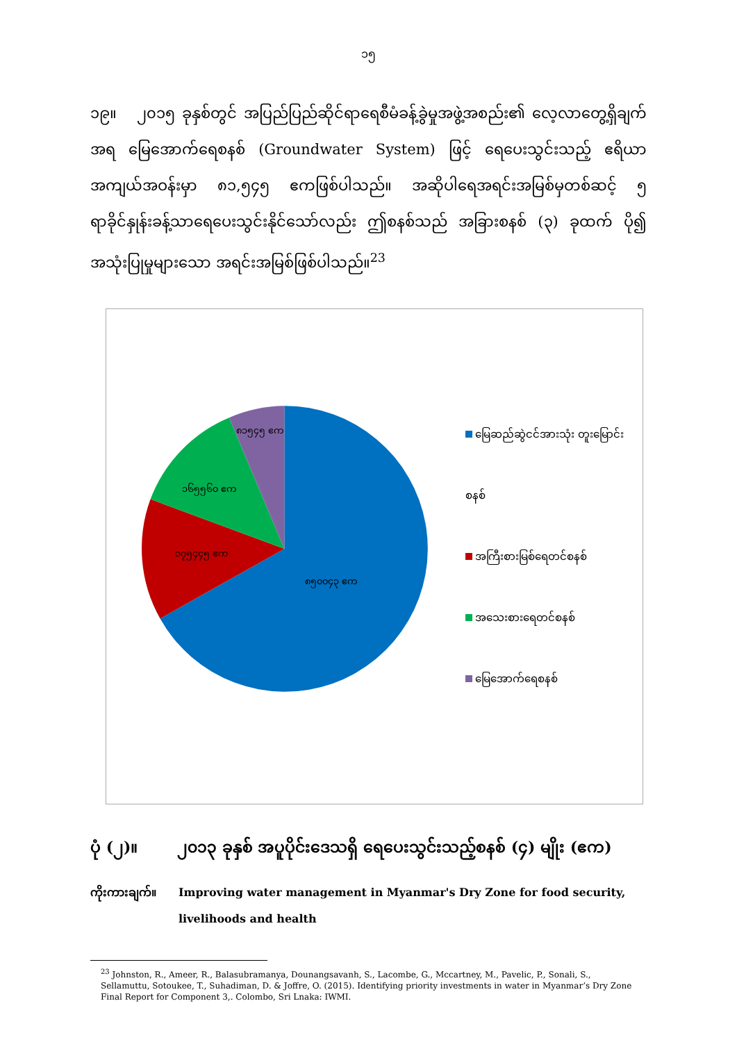၁၅
၁၉။ ၂၀၁၅ ခုနှစ်တွင် အပြည်ပြည်ဆိုင်ရာရေစီမံခန့်ခွဲမှုအဖွဲ့အစည်း၏ လေ့လာတွေ့ရှိချက်အရ မြေအောက်ရေစနစ် (Groundwater System) ဖြင့် ရေပေးသွင်းသည့် ဧရိယာအကျယ်အဝန်းမှာ ၈၁,၅၄၅ ဧကဖြစ်ပါသည်။ အဆိုပါရေအရင်းအမြစ်မှတစ်ဆင့် ၅ ရာခိုင်နှုန်းခန့်သာရေပေးသွင်းနိုင်သော်လည်း ဤစနစ်သည် အခြားစနစ် (၃) ခုထက် ပို၍ အသုံးပြုမှုများသော အရင်းအမြစ်ဖြစ်ပါသည်။<sup>23</sup>
၈၁၅၄၅ ဧက
၁၆၅၅၆၀ ဧက
၁၇၅၄၄၅ ဧက
၈၅၀၀၄၃ ဧက
မြေဆည်ဆွဲငင်အားသုံး တူးမြောင်းစနစ်
အကြီးစားမြစ်ရေတင်စနစ်
အသေးစားရေတင်စနစ်
မြေအောက်ရေစနစ်
ပုံ (၂)။ ၂၀၁၃ ခုနှစ် အပူပိုင်းဒေသရှိ ရေပေးသွင်းသည့်စနစ် (၄) မျိုး (ဧက)
ကိုးကားချက်။ Improving water management in Myanmar's Dry Zone for food security, livelihoods and health
<sup>23</sup> Johnston, R., Ameer, R., Balasubramanya, Dounangsavanh, S., Lacombe, G., Mccartney, M., Pavelic, P., Sonali, S., Sellamuttu, Sotoukee, T., Suhadiman, D. & Joffre, O. (2015). Identifying priority investments in water in Myanmar’s Dry Zone Final Report for Component 3,. Colombo, Sri Lnaka: IWMI.